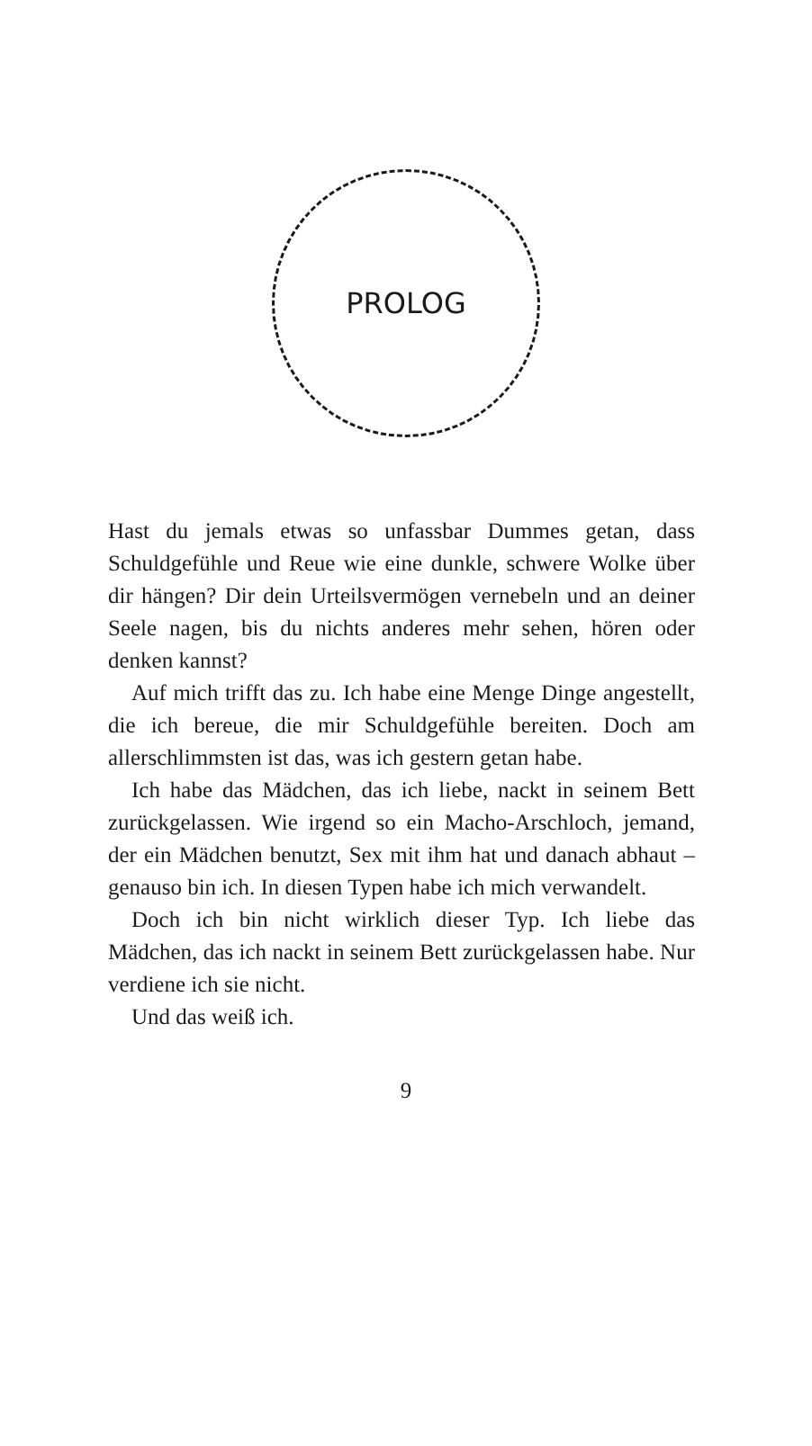PROLOG
Hast du jemals etwas so unfassbar Dummes getan, dass Schuldgefühle und Reue wie eine dunkle, schwere Wolke über dir hängen? Dir dein Urteilsvermögen vernebeln und an deiner Seele nagen, bis du nichts anderes mehr sehen, hören oder denken kannst?
Auf mich trifft das zu. Ich habe eine Menge Dinge angestellt, die ich bereue, die mir Schuldgefühle bereiten. Doch am allerschlimmsten ist das, was ich gestern getan habe.
Ich habe das Mädchen, das ich liebe, nackt in seinem Bett zurückgelassen. Wie irgend so ein Macho-Arschloch, jemand, der ein Mädchen benutzt, Sex mit ihm hat und danach abhaut – genauso bin ich. In diesen Typen habe ich mich verwandelt.
Doch ich bin nicht wirklich dieser Typ. Ich liebe das Mädchen, das ich nackt in seinem Bett zurückgelassen habe. Nur verdiene ich sie nicht.
Und das weiß ich.
9